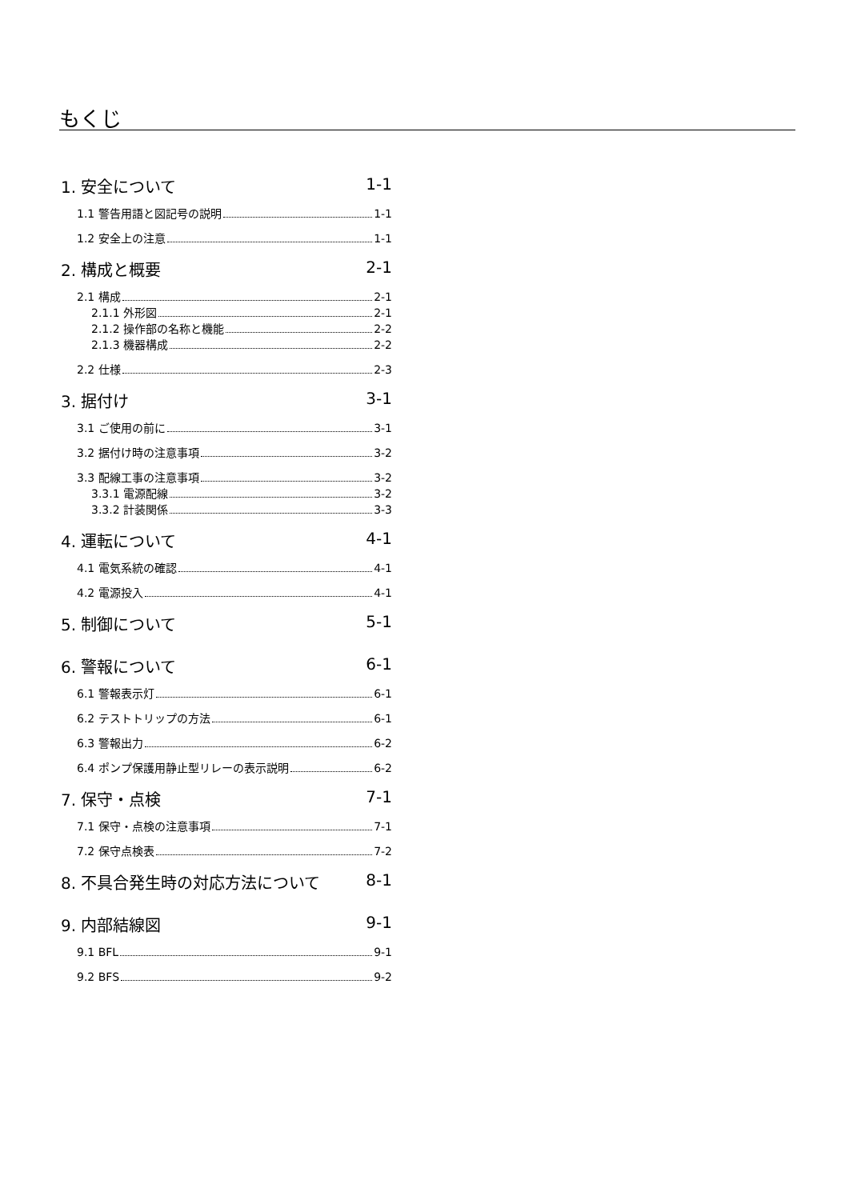もくじ
1. 安全について 1-1
1.1 警告用語と図記号の説明 1-1
1.2 安全上の注意 1-1
2. 構成と概要 2-1
2.1 構成 2-1
2.1.1 外形図 2-1
2.1.2 操作部の名称と機能 2-2
2.1.3 機器構成 2-2
2.2 仕様 2-3
3. 据付け 3-1
3.1 ご使用の前に 3-1
3.2 据付け時の注意事項 3-2
3.3 配線工事の注意事項 3-2
3.3.1 電源配線 3-2
3.3.2 計装関係 3-3
4. 運転について 4-1
4.1 電気系統の確認 4-1
4.2 電源投入 4-1
5. 制御について 5-1
6. 警報について 6-1
6.1 警報表示灯 6-1
6.2 テストトリップの方法 6-1
6.3 警報出力 6-2
6.4 ポンプ保護用静止型リレーの表示説明 6-2
7. 保守・点検 7-1
7.1 保守・点検の注意事項 7-1
7.2 保守点検表 7-2
8. 不具合発生時の対応方法について 8-1
9. 内部結線図 9-1
9.1 BFL 9-1
9.2 BFS 9-2